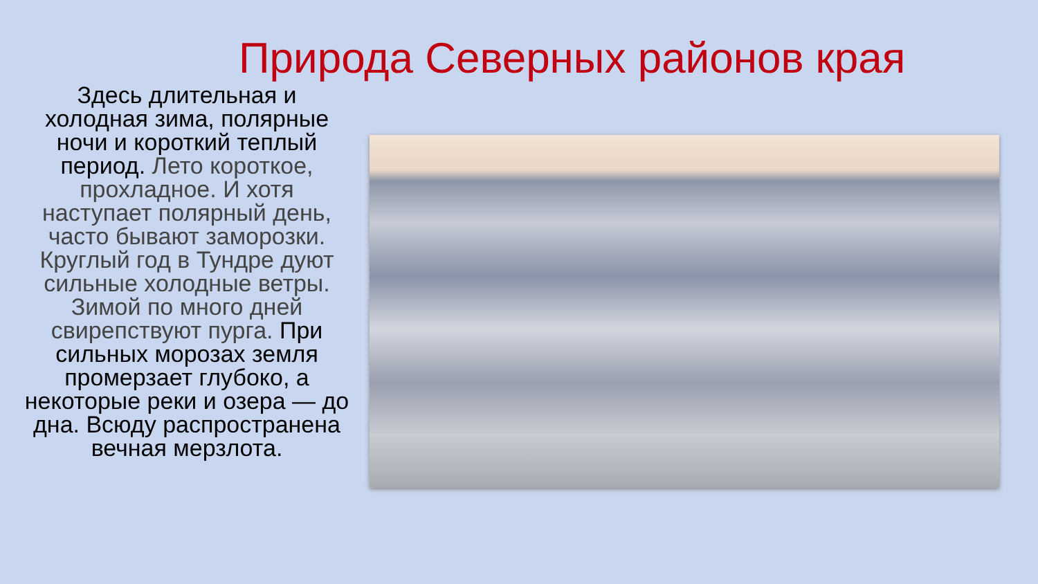Природа Северных районов края
Здесь длительная и холодная зима, полярные ночи и короткий теплый период. Лето короткое, прохладное. И хотя наступает полярный день, часто бывают заморозки. Круглый год в Тундре дуют сильные холодные ветры. Зимой по много дней свирепствуют пурга. При сильных морозах земля промерзает глубоко, а некоторые реки и озера — до дна. Всюду распространена вечная мерзлота.